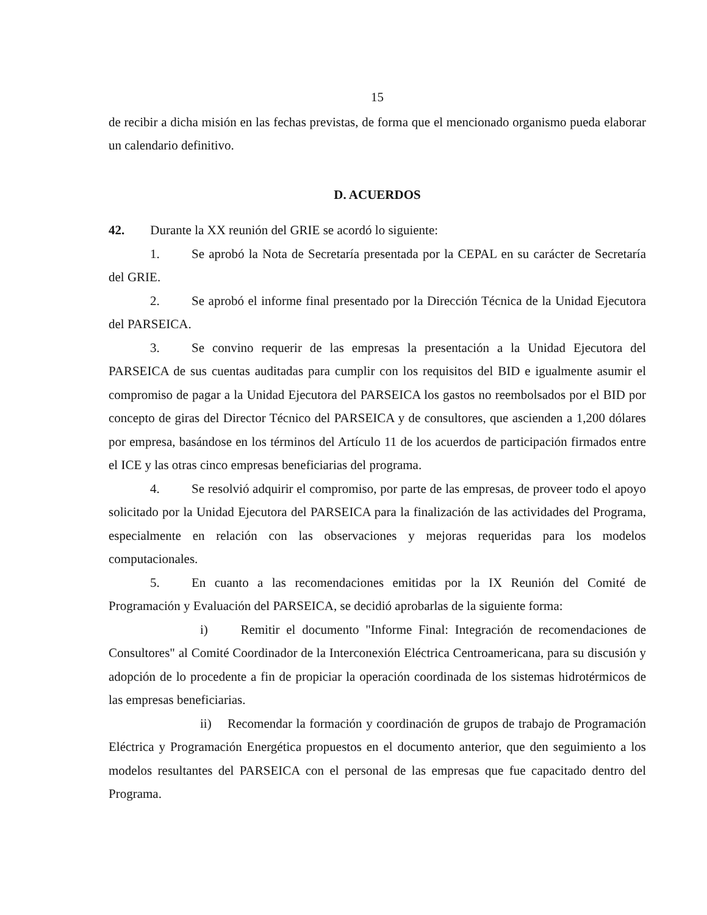15
de recibir a dicha misión en las fechas previstas, de forma que el mencionado organismo pueda elaborar un calendario definitivo.
D. ACUERDOS
42. Durante la XX reunión del GRIE se acordó lo siguiente:
1. Se aprobó la Nota de Secretaría presentada por la CEPAL en su carácter de Secretaría del GRIE.
2. Se aprobó el informe final presentado por la Dirección Técnica de la Unidad Ejecutora del PARSEICA.
3. Se convino requerir de las empresas la presentación a la Unidad Ejecutora del PARSEICA de sus cuentas auditadas para cumplir con los requisitos del BID e igualmente asumir el compromiso de pagar a la Unidad Ejecutora del PARSEICA los gastos no reembolsados por el BID por concepto de giras del Director Técnico del PARSEICA y de consultores, que ascienden a 1,200 dólares por empresa, basándose en los términos del Artículo 11 de los acuerdos de participación firmados entre el ICE y las otras cinco empresas beneficiarias del programa.
4. Se resolvió adquirir el compromiso, por parte de las empresas, de proveer todo el apoyo solicitado por la Unidad Ejecutora del PARSEICA para la finalización de las actividades del Programa, especialmente en relación con las observaciones y mejoras requeridas para los modelos computacionales.
5. En cuanto a las recomendaciones emitidas por la IX Reunión del Comité de Programación y Evaluación del PARSEICA, se decidió aprobarlas de la siguiente forma:
i) Remitir el documento "Informe Final: Integración de recomendaciones de Consultores" al Comité Coordinador de la Interconexión Eléctrica Centroamericana, para su discusión y adopción de lo procedente a fin de propiciar la operación coordinada de los sistemas hidrotérmicos de las empresas beneficiarias.
ii) Recomendar la formación y coordinación de grupos de trabajo de Programación Eléctrica y Programación Energética propuestos en el documento anterior, que den seguimiento a los modelos resultantes del PARSEICA con el personal de las empresas que fue capacitado dentro del Programa.